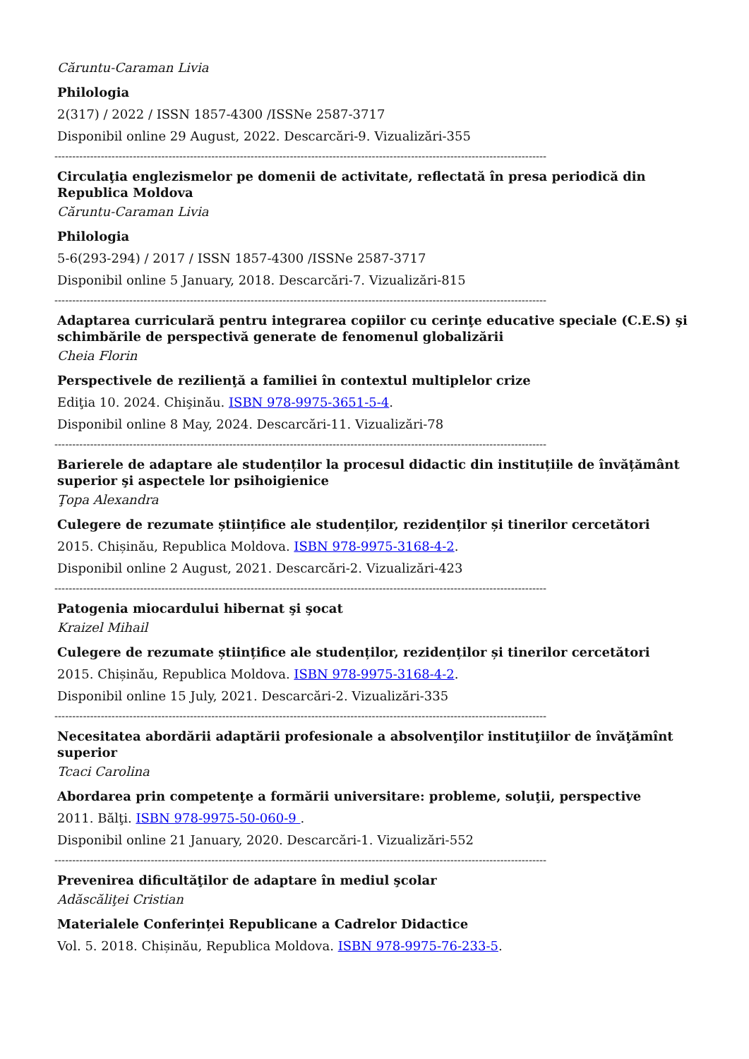Căruntu-Caraman Livia
Philologia
2(317) / 2022 / ISSN 1857-4300 /ISSNe 2587-3717
Disponibil online 29 August, 2022. Descarcări-9. Vizualizări-355
------------------------------------------------------------------------------------------------------------------------------------------
Circulaţia englezismelor pe domenii de activitate, reflectată în presa periodică din Republica Moldova
Căruntu-Caraman Livia
Philologia
5-6(293-294) / 2017 / ISSN 1857-4300 /ISSNe 2587-3717
Disponibil online 5 January, 2018. Descarcări-7. Vizualizări-815
------------------------------------------------------------------------------------------------------------------------------------------
Adaptarea curriculară pentru integrarea copiilor cu cerinţe educative speciale (C.E.S) şi schimbările de perspectivă generate de fenomenul globalizării
Cheia Florin
Perspectivele de rezilienţă a familiei în contextul multiplelor crize
Ediţia 10. 2024. Chişinău. ISBN 978-9975-3651-5-4.
Disponibil online 8 May, 2024. Descarcări-11. Vizualizări-78
------------------------------------------------------------------------------------------------------------------------------------------
Barierele de adaptare ale studenților la procesul didactic din instituțiile de învățământ superior şi aspectele lor psihoigienice
Ţopa Alexandra
Culegere de rezumate științifice ale studenților, rezidenților și tinerilor cercetători
2015. Chișinău, Republica Moldova. ISBN 978-9975-3168-4-2.
Disponibil online 2 August, 2021. Descarcări-2. Vizualizări-423
------------------------------------------------------------------------------------------------------------------------------------------
Patogenia miocardului hibernat şi şocat
Kraizel Mihail
Culegere de rezumate științifice ale studenților, rezidenților și tinerilor cercetători
2015. Chișinău, Republica Moldova. ISBN 978-9975-3168-4-2.
Disponibil online 15 July, 2021. Descarcări-2. Vizualizări-335
------------------------------------------------------------------------------------------------------------------------------------------
Necesitatea abordării adaptării profesionale a absolvenţilor instituţiilor de învăţămînt superior
Tcaci Carolina
Abordarea prin competenţe a formării universitare: probleme, soluţii, perspective
2011. Bălţi. ISBN 978-9975-50-060-9 .
Disponibil online 21 January, 2020. Descarcări-1. Vizualizări-552
------------------------------------------------------------------------------------------------------------------------------------------
Prevenirea dificultăţilor de adaptare în mediul şcolar
Adăscăliţei Cristian
Materialele Conferinței Republicane a Cadrelor Didactice
Vol. 5. 2018. Chișinău, Republica Moldova. ISBN 978-9975-76-233-5.